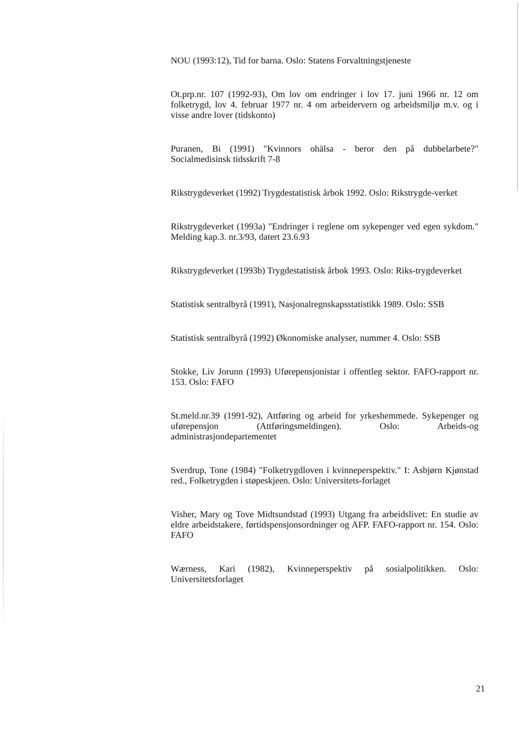NOU (1993:12), Tid for barna. Oslo: Statens Forvaltningstjeneste
Ot.prp.nr. 107 (1992-93), Om lov om endringer i lov 17. juni 1966 nr. 12 om folketrygd, lov 4. februar 1977 nr. 4 om arbeidervern og arbeidsmiljø m.v. og i visse andre lover (tidskonto)
Puranen, Bi (1991) "Kvinnors ohälsa - beror den på dubbelarbete?" Socialmedisinsk tidsskrift 7-8
Rikstrygdeverket (1992) Trygdestatistisk årbok 1992. Oslo: Rikstrygde-verket
Rikstrygdeverket (1993a) "Endringer i reglene om sykepenger ved egen sykdom." Melding kap.3. nr.3/93, datert 23.6.93
Rikstrygdeverket (1993b) Trygdestatistisk årbok 1993. Oslo: Riks-trygdeverket
Statistisk sentralbyrå (1991), Nasjonalregnskapsstatistikk 1989. Oslo: SSB
Statistisk sentralbyrå (1992) Økonomiske analyser, nummer 4. Oslo: SSB
Stokke, Liv Jorunn (1993) Uførepensjonistar i offentleg sektor. FAFO-rapport nr. 153. Oslo: FAFO
St.meld.nr.39 (1991-92), Attføring og arbeid for yrkeshemmede. Sykepenger og uførepensjon (Attføringsmeldingen). Oslo: Arbeids-og administrasjondepartementet
Sverdrup, Tone (1984) "Folketrygdloven i kvinneperspektiv." I: Asbjørn Kjønstad red., Folketrygden i støpeskjeen. Oslo: Universitets-forlaget
Visher, Mary og Tove Midtsundstad (1993) Utgang fra arbeidslivet: En studie av eldre arbeidstakere, førtidspensjonsordninger og AFP. FAFO-rapport nr. 154. Oslo: FAFO
Wærness, Kari (1982), Kvinneperspektiv på sosialpolitikken. Oslo: Universitetsforlaget
21